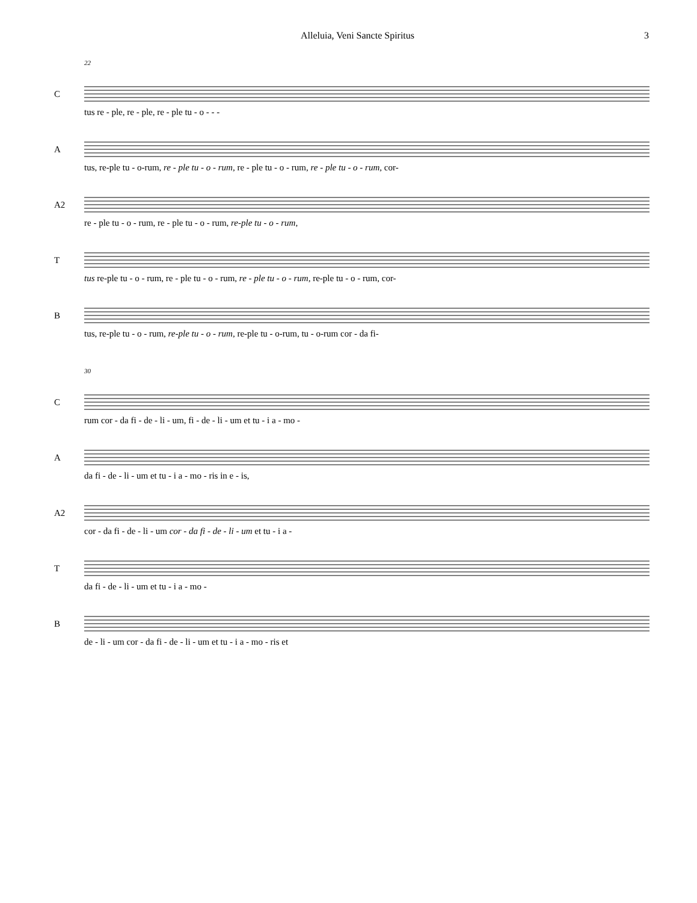Alleluia, Veni Sancte Spiritus 3
22
C
tus re - ple, re - ple, re - ple tu - o - - -
A
tus, re-ple tu - o-rum, re - ple tu - o - rum, re - ple tu - o - rum, re - ple tu - o - rum, cor-
A2
re - ple tu - o - rum, re - ple tu - o - rum, re-ple tu - o - rum,
T
tus re-ple tu - o - rum, re - ple tu - o - rum, re - ple tu - o - rum, re-ple tu - o - rum, cor-
B
tus, re-ple tu - o - rum, re-ple tu - o - rum, re-ple tu - o-rum, tu - o-rum cor - da fi-
30
C
rum cor - da fi - de - li - um, fi - de - li - um et tu - i a - mo -
A
da fi - de - li - um et tu - i a - mo - ris in e - is,
A2
cor - da fi - de - li - um cor - da fi - de - li - um et tu - i a -
T
da fi - de - li - um et tu - i a - mo -
B
de - li - um cor - da fi - de - li - um et tu - i a - mo - ris et